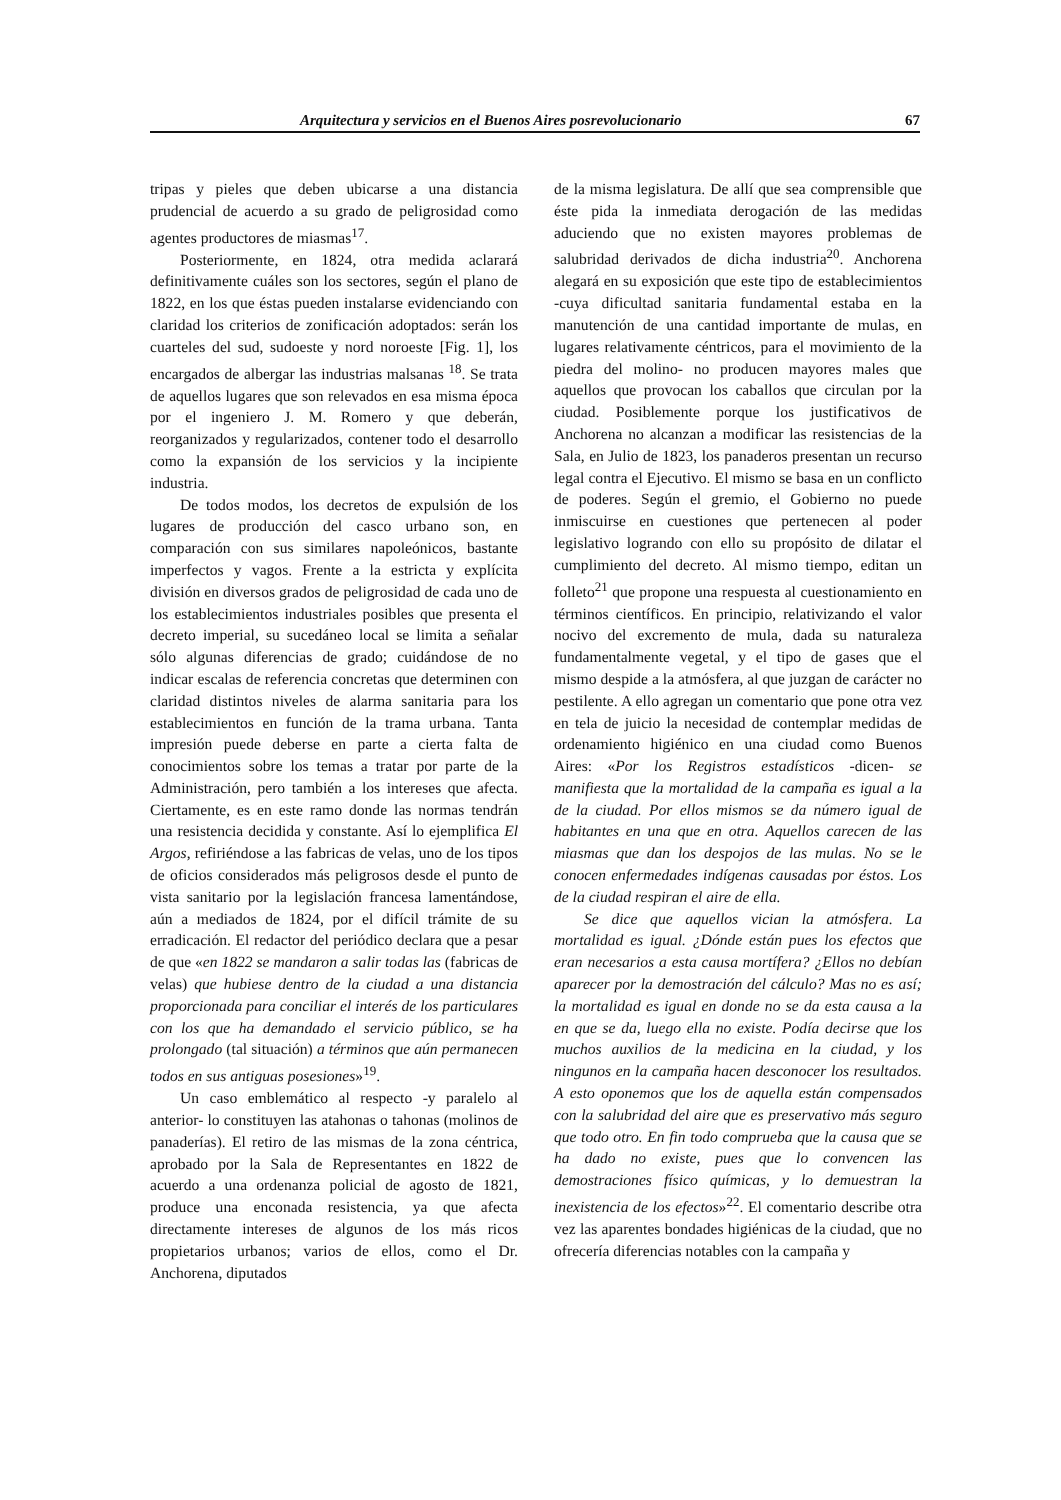Arquitectura y servicios en el Buenos Aires posrevolucionario 67
tripas y pieles que deben ubicarse a una distancia prudencial de acuerdo a su grado de peligrosidad como agentes productores de miasmas<sup>17</sup>.
Posteriormente, en 1824, otra medida aclarará definitivamente cuáles son los sectores, según el plano de 1822, en los que éstas pueden instalarse evidenciando con claridad los criterios de zonificación adoptados: serán los cuarteles del sud, sudoeste y nord noroeste [Fig. 1], los encargados de albergar las industrias malsanas <sup>18</sup>. Se trata de aquellos lugares que son relevados en esa misma época por el ingeniero J. M. Romero y que deberán, reorganizados y regularizados, contener todo el desarrollo como la expansión de los servicios y la incipiente industria.
De todos modos, los decretos de expulsión de los lugares de producción del casco urbano son, en comparación con sus similares napoleónicos, bastante imperfectos y vagos. Frente a la estricta y explícita división en diversos grados de peligrosidad de cada uno de los establecimientos industriales posibles que presenta el decreto imperial, su sucedáneo local se limita a señalar sólo algunas diferencias de grado; cuidándose de no indicar escalas de referencia concretas que determinen con claridad distintos niveles de alarma sanitaria para los establecimientos en función de la trama urbana. Tanta impresión puede deberse en parte a cierta falta de conocimientos sobre los temas a tratar por parte de la Administración, pero también a los intereses que afecta. Ciertamente, es en este ramo donde las normas tendrán una resistencia decidida y constante. Así lo ejemplifica El Argos, refiriéndose a las fabricas de velas, uno de los tipos de oficios considerados más peligrosos desde el punto de vista sanitario por la legislación francesa lamentándose, aún a mediados de 1824, por el difícil trámite de su erradicación. El redactor del periódico declara que a pesar de que «en 1822 se mandaron a salir todas las (fabricas de velas) que hubiese dentro de la ciudad a una distancia proporcionada para conciliar el interés de los particulares con los que ha demandado el servicio público, se ha prolongado (tal situación) a términos que aún permanecen todos en sus antiguas posesiones»<sup>19</sup>.
Un caso emblemático al respecto -y paralelo al anterior- lo constituyen las atahonas o tahonas (molinos de panaderías). El retiro de las mismas de la zona céntrica, aprobado por la Sala de Representantes en 1822 de acuerdo a una ordenanza policial de agosto de 1821, produce una enconada resistencia, ya que afecta directamente intereses de algunos de los más ricos propietarios urbanos; varios de ellos, como el Dr. Anchorena, diputados
de la misma legislatura. De allí que sea comprensible que éste pida la inmediata derogación de las medidas aduciendo que no existen mayores problemas de salubridad derivados de dicha industria<sup>20</sup>. Anchorena alegará en su exposición que este tipo de establecimientos -cuya dificultad sanitaria fundamental estaba en la manutención de una cantidad importante de mulas, en lugares relativamente céntricos, para el movimiento de la piedra del molino- no producen mayores males que aquellos que provocan los caballos que circulan por la ciudad. Posiblemente porque los justificativos de Anchorena no alcanzan a modificar las resistencias de la Sala, en Julio de 1823, los panaderos presentan un recurso legal contra el Ejecutivo. El mismo se basa en un conflicto de poderes. Según el gremio, el Gobierno no puede inmiscuirse en cuestiones que pertenecen al poder legislativo logrando con ello su propósito de dilatar el cumplimiento del decreto. Al mismo tiempo, editan un folleto<sup>21</sup> que propone una respuesta al cuestionamiento en términos científicos. En principio, relativizando el valor nocivo del excremento de mula, dada su naturaleza fundamentalmente vegetal, y el tipo de gases que el mismo despide a la atmósfera, al que juzgan de carácter no pestilente. A ello agregan un comentario que pone otra vez en tela de juicio la necesidad de contemplar medidas de ordenamiento higiénico en una ciudad como Buenos Aires: «Por los Registros estadísticos -dicen- se manifiesta que la mortalidad de la campaña es igual a la de la ciudad. Por ellos mismos se da número igual de habitantes en una que en otra. Aquellos carecen de las miasmas que dan los despojos de las mulas. No se le conocen enfermedades indígenas causadas por éstos. Los de la ciudad respiran el aire de ella.
Se dice que aquellos vician la atmósfera. La mortalidad es igual. ¿Dónde están pues los efectos que eran necesarios a esta causa mortífera? ¿Ellos no debían aparecer por la demostración del cálculo? Mas no es así; la mortalidad es igual en donde no se da esta causa a la en que se da, luego ella no existe. Podía decirse que los muchos auxilios de la medicina en la ciudad, y los ningunos en la campaña hacen desconocer los resultados. A esto oponemos que los de aquella están compensados con la salubridad del aire que es preservativo más seguro que todo otro. En fin todo comprueba que la causa que se ha dado no existe, pues que lo convencen las demostraciones físico químicas, y lo demuestran la inexistencia de los efectos»<sup>22</sup>. El comentario describe otra vez las aparentes bondades higiénicas de la ciudad, que no ofrecería diferencias notables con la campaña y